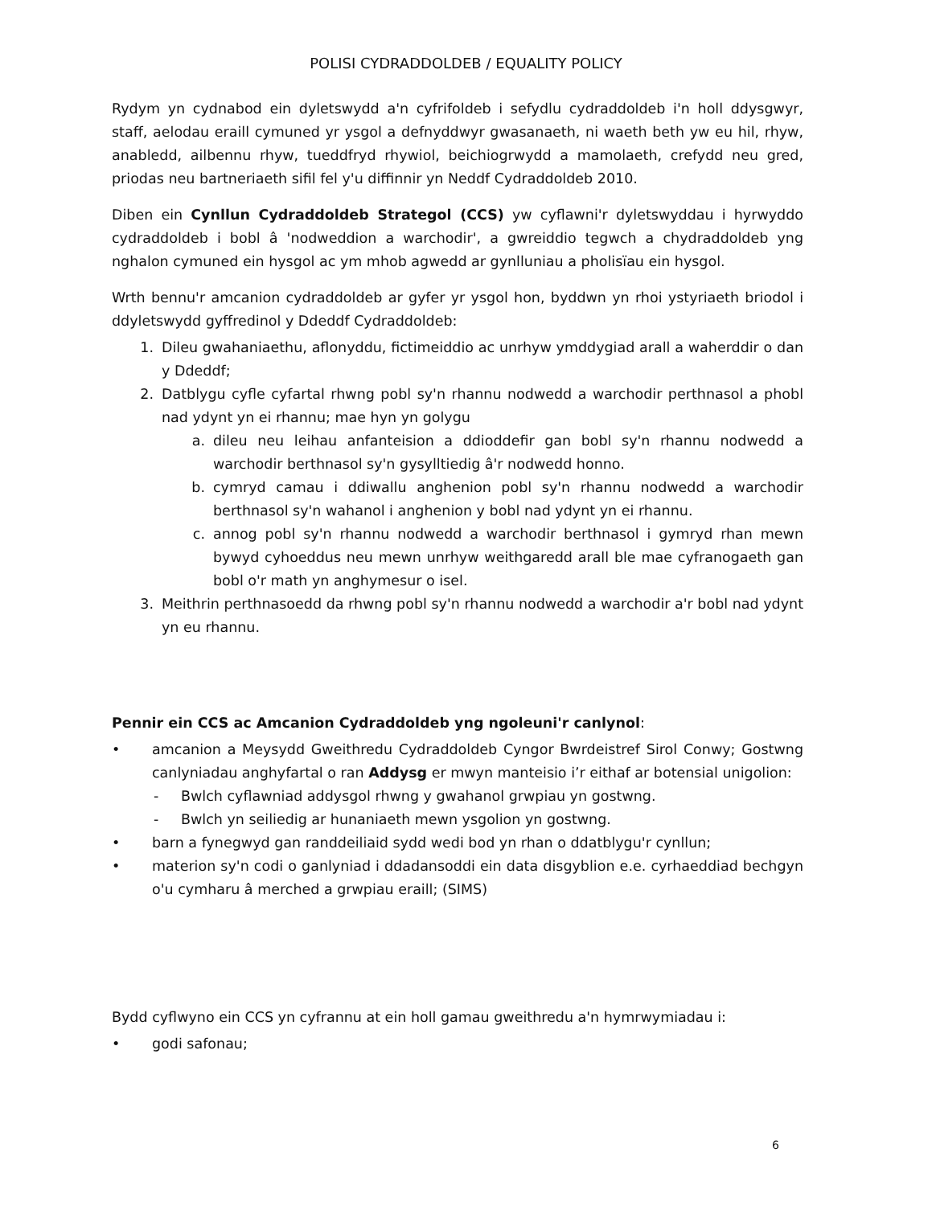POLISI CYDRADDOLDEB / EQUALITY POLICY
Rydym yn cydnabod ein dyletswydd a'n cyfrifoldeb i sefydlu cydraddoldeb i'n holl ddysgwyr, staff, aelodau eraill cymuned yr ysgol a defnyddwyr gwasanaeth, ni waeth beth yw eu hil, rhyw, anabledd, ailbennu rhyw, tueddfryd rhywiol, beichiogrwydd a mamolaeth, crefydd neu gred, priodas neu bartneriaeth sifil fel y'u diffinnir yn Neddf Cydraddoldeb 2010.
Diben ein Cynllun Cydraddoldeb Strategol (CCS) yw cyflawni'r dyletswyddau i hyrwyddo cydraddoldeb i bobl â 'nodweddion a warchodir', a gwreiddio tegwch a chydraddoldeb yng nghalon cymuned ein hysgol ac ym mhob agwedd ar gynlluniau a pholisïau ein hysgol.
Wrth bennu'r amcanion cydraddoldeb ar gyfer yr ysgol hon, byddwn yn rhoi ystyriaeth briodol i ddyletswydd gyffredinol y Ddeddf Cydraddoldeb:
1. Dileu gwahaniaethu, aflonyddu, fictimeiddio ac unrhyw ymddygiad arall a waherddir o dan y Ddeddf;
2. Datblygu cyfle cyfartal rhwng pobl sy'n rhannu nodwedd a warchodir perthnasol a phobl nad ydynt yn ei rhannu; mae hyn yn golygu
a. dileu neu leihau anfanteision a ddioddefir gan bobl sy'n rhannu nodwedd a warchodir berthnasol sy'n gysylltiedig â'r nodwedd honno.
b. cymryd camau i ddiwallu anghenion pobl sy'n rhannu nodwedd a warchodir berthnasol sy'n wahanol i anghenion y bobl nad ydynt yn ei rhannu.
c. annog pobl sy'n rhannu nodwedd a warchodir berthnasol i gymryd rhan mewn bywyd cyhoeddus neu mewn unrhyw weithgaredd arall ble mae cyfranogaeth gan bobl o'r math yn anghymesur o isel.
3. Meithrin perthnasoedd da rhwng pobl sy'n rhannu nodwedd a warchodir a'r bobl nad ydynt yn eu rhannu.
Pennir ein CCS ac Amcanion Cydraddoldeb yng ngoleuni'r canlynol:
• amcanion a Meysydd Gweithredu Cydraddoldeb Cyngor Bwrdeistref Sirol Conwy; Gostwng canlyniadau anghyfartal o ran Addysg er mwyn manteisio i’r eithaf ar botensial unigolion:
- Bwlch cyflawniad addysgol rhwng y gwahanol grwpiau yn gostwng.
- Bwlch yn seiliedig ar hunaniaeth mewn ysgolion yn gostwng.
• barn a fynegwyd gan randdeiliaid sydd wedi bod yn rhan o ddatblygu'r cynllun;
• materion sy'n codi o ganlyniad i ddadansoddi ein data disgyblion e.e. cyrhaeddiad bechgyn o'u cymharu â merched a grwpiau eraill; (SIMS)
Bydd cyflwyno ein CCS yn cyfrannu at ein holl gamau gweithredu a'n hymrwymiadau i:
• godi safonau;
6